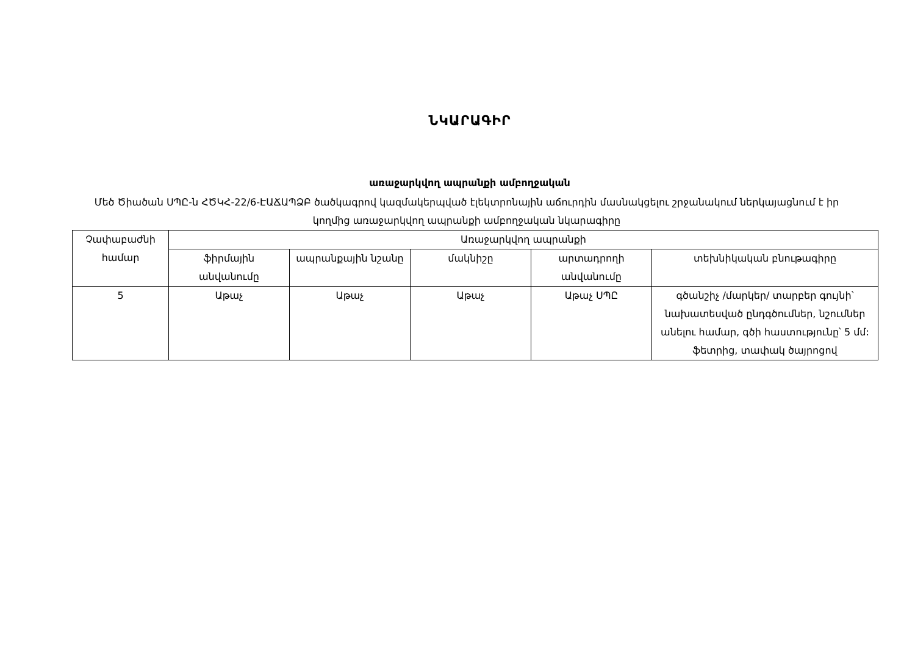ՆԿԱՐԱԳԻՐ
առաջարկվող ապրանքի ամբողջական
Մեծ Ծիածան ՍՊԸ-ն ՀԾԿՀ-22/6-ԷԱՃԱՊՁԲ ծածկագրով կազմակերպված էլեկտրոնային աճուրդին մասնակցելու շրջանակում ներկայացնում է իր կողմից առաջարկվող ապրանքի ամբողջական նկարագիրը
| Չափաբաժնի համար | Առաջարկվող ապրանքի | | | | |
| | ֆիրմային անվանումը | ապրանքային նշանը | մակնիշը | արտադրողի անվանումը | տեխնիկական բնութագիրը |
| 5 | Աթաչ | Աթաչ | Աթաչ | Աթաչ ՍՊԸ | գծանշիչ /մարկեր/ տարբեր գույնի՝ նախատեսված ընդգծումներ, նշումներ անելու համար, գծի հաստությունը՝ 5 մմ: ֆետրից, տափակ ծայրոցով |